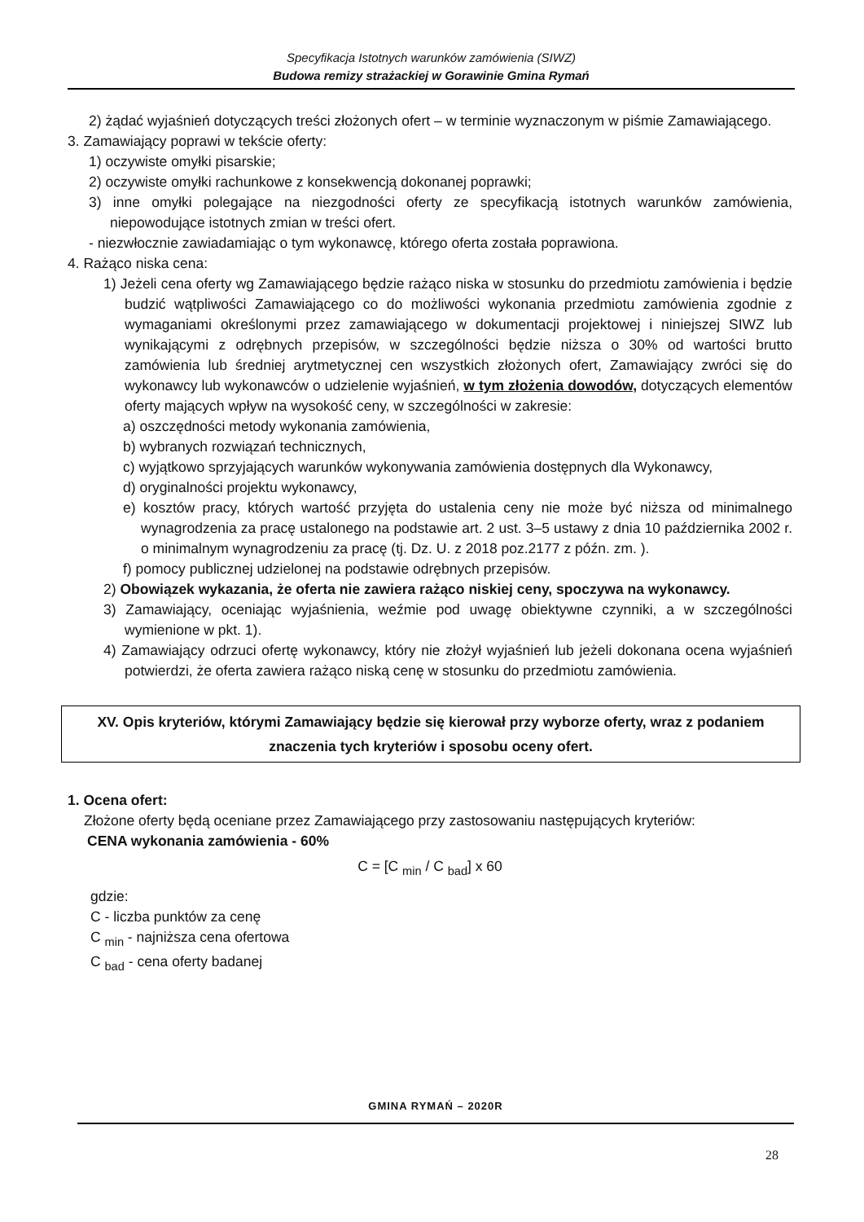Specyfikacja Istotnych warunków zamówienia (SIWZ)
Budowa remizy strażackiej w Gorawinie Gmina Rymań
2) żądać wyjaśnień dotyczących treści złożonych ofert – w terminie wyznaczonym w piśmie Zamawiającego.
3. Zamawiający poprawi w tekście oferty:
1) oczywiste omyłki pisarskie;
2) oczywiste omyłki rachunkowe z konsekwencją dokonanej poprawki;
3) inne omyłki polegające na niezgodności oferty ze specyfikacją istotnych warunków zamówienia, niepowodujące istotnych zmian w treści ofert.
- niezwłocznie zawiadamiając o tym wykonawcę, którego oferta została poprawiona.
4. Rażąco niska cena:
1) Jeżeli cena oferty wg Zamawiającego będzie rażąco niska w stosunku do przedmiotu zamówienia i będzie budzić wątpliwości Zamawiającego co do możliwości wykonania przedmiotu zamówienia zgodnie z wymaganiami określonymi przez zamawiającego w dokumentacji projektowej i niniejszej SIWZ lub wynikającymi z odrębnych przepisów, w szczególności będzie niższa o 30% od wartości brutto zamówienia lub średniej arytmetycznej cen wszystkich złożonych ofert, Zamawiający zwróci się do wykonawcy lub wykonawców o udzielenie wyjaśnień, w tym złożenia dowodów, dotyczących elementów oferty mających wpływ na wysokość ceny, w szczególności w zakresie:
a) oszczędności metody wykonania zamówienia,
b) wybranych rozwiązań technicznych,
c) wyjątkowo sprzyjających warunków wykonywania zamówienia dostępnych dla Wykonawcy,
d) oryginalności projektu wykonawcy,
e) kosztów pracy, których wartość przyjęta do ustalenia ceny nie może być niższa od minimalnego wynagrodzenia za pracę ustalonego na podstawie art. 2 ust. 3–5 ustawy z dnia 10 października 2002 r. o minimalnym wynagrodzeniu za pracę (tj. Dz. U. z 2018 poz.2177 z późn. zm. ).
f) pomocy publicznej udzielonej na podstawie odrębnych przepisów.
2) Obowiązek wykazania, że oferta nie zawiera rażąco niskiej ceny, spoczywa na wykonawcy.
3) Zamawiający, oceniając wyjaśnienia, weźmie pod uwagę obiektywne czynniki, a w szczególności wymienione w pkt. 1).
4) Zamawiający odrzuci ofertę wykonawcy, który nie złożył wyjaśnień lub jeżeli dokonana ocena wyjaśnień potwierdzi, że oferta zawiera rażąco niską cenę w stosunku do przedmiotu zamówienia.
XV. Opis kryteriów, którymi Zamawiający będzie się kierował przy wyborze oferty, wraz z podaniem znaczenia tych kryteriów i sposobu oceny ofert.
1. Ocena ofert:
Złożone oferty będą oceniane przez Zamawiającego przy zastosowaniu następujących kryteriów:
CENA wykonania zamówienia - 60%
C = [C <sub>min</sub> / C <sub>bad</sub>] x 60
gdzie:
C - liczba punktów za cenę
C <sub>min</sub> - najniższa cena ofertowa
C <sub>bad</sub> - cena oferty badanej
GMINA RYMAŃ – 2020R
28